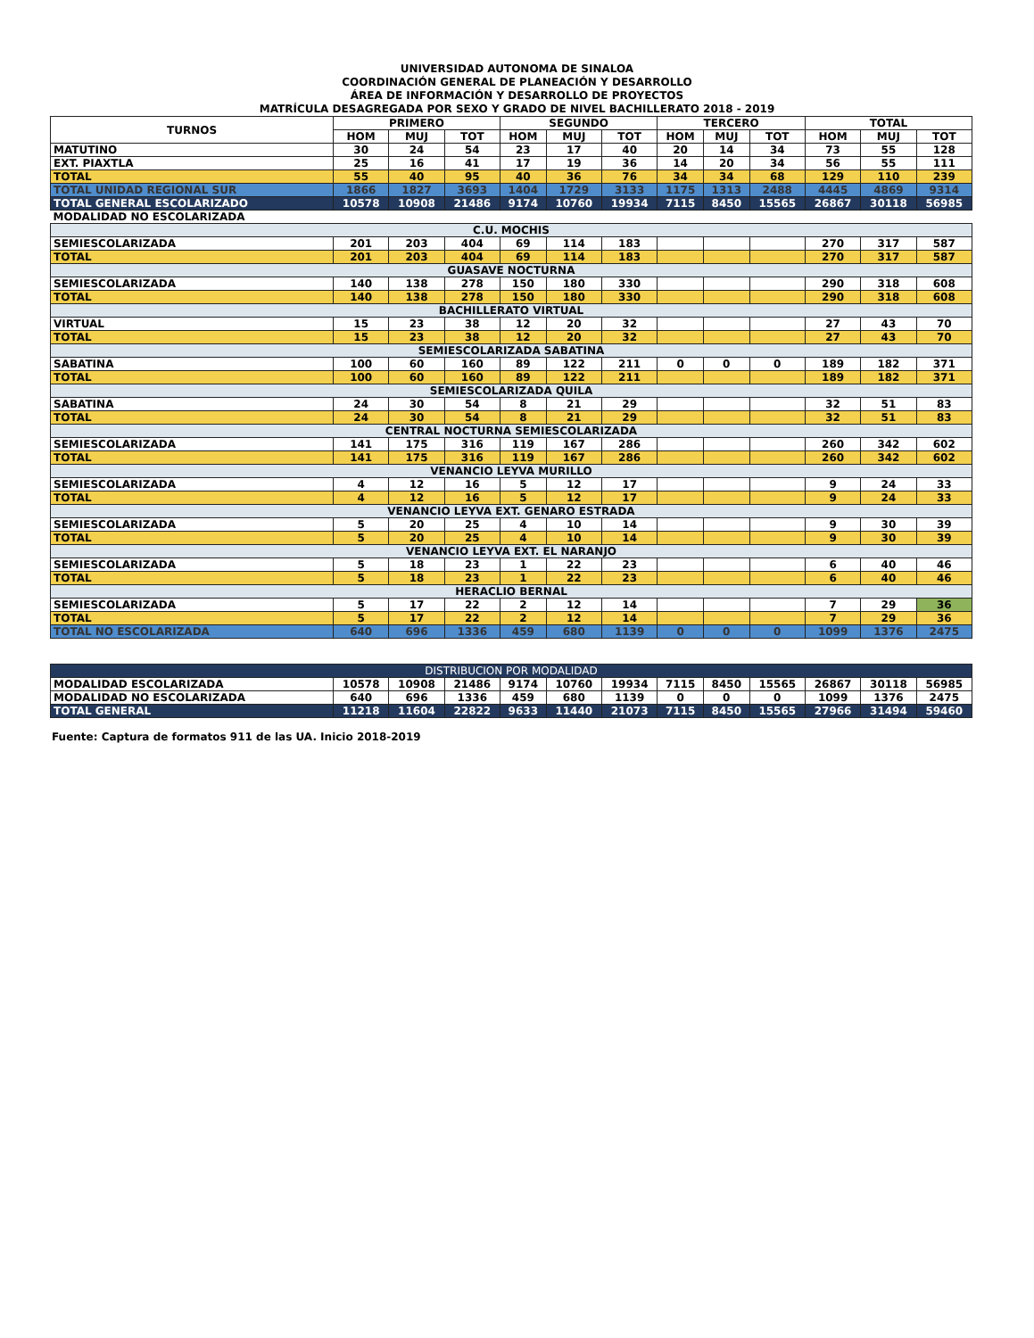UNIVERSIDAD AUTONOMA DE SINALOA
COORDINACIÓN GENERAL DE PLANEACIÓN Y DESARROLLO
ÁREA DE INFORMACIÓN Y DESARROLLO DE PROYECTOS
MATRÍCULA DESAGREGADA POR SEXO Y GRADO DE NIVEL BACHILLERATO 2018 - 2019
| TURNOS | PRIMERO | | | SEGUNDO | | | TERCERO | | | TOTAL | | |
| --- | --- | --- | --- | --- | --- | --- | --- | --- | --- | --- | --- | --- |
| | HOM | MUJ | TOT | HOM | MUJ | TOT | HOM | MUJ | TOT | HOM | MUJ | TOT |
| MATUTINO | 30 | 24 | 54 | 23 | 17 | 40 | 20 | 14 | 34 | 73 | 55 | 128 |
| EXT. PIAXTLA | 25 | 16 | 41 | 17 | 19 | 36 | 14 | 20 | 34 | 56 | 55 | 111 |
| TOTAL | 55 | 40 | 95 | 40 | 36 | 76 | 34 | 34 | 68 | 129 | 110 | 239 |
| TOTAL UNIDAD REGIONAL SUR | 1866 | 1827 | 3693 | 1404 | 1729 | 3133 | 1175 | 1313 | 2488 | 4445 | 4869 | 9314 |
| TOTAL GENERAL ESCOLARIZADO | 10578 | 10908 | 21486 | 9174 | 10760 | 19934 | 7115 | 8450 | 15565 | 26867 | 30118 | 56985 |
| MODALIDAD NO ESCOLARIZADA | | | | | | | | | | | | |
| C.U. MOCHIS | | | | | | | | | | | | |
| SEMIESCOLARIZADA | 201 | 203 | 404 | 69 | 114 | 183 | | | | 270 | 317 | 587 |
| TOTAL | 201 | 203 | 404 | 69 | 114 | 183 | | | | 270 | 317 | 587 |
| GUASAVE NOCTURNA | | | | | | | | | | | | |
| SEMIESCOLARIZADA | 140 | 138 | 278 | 150 | 180 | 330 | | | | 290 | 318 | 608 |
| TOTAL | 140 | 138 | 278 | 150 | 180 | 330 | | | | 290 | 318 | 608 |
| BACHILLERATO VIRTUAL | | | | | | | | | | | | |
| VIRTUAL | 15 | 23 | 38 | 12 | 20 | 32 | | | | 27 | 43 | 70 |
| TOTAL | 15 | 23 | 38 | 12 | 20 | 32 | | | | 27 | 43 | 70 |
| SEMIESCOLARIZADA SABATINA | | | | | | | | | | | | |
| SABATINA | 100 | 60 | 160 | 89 | 122 | 211 | 0 | 0 | 0 | 189 | 182 | 371 |
| TOTAL | 100 | 60 | 160 | 89 | 122 | 211 | | | | 189 | 182 | 371 |
| SEMIESCOLARIZADA QUILA | | | | | | | | | | | | |
| SABATINA | 24 | 30 | 54 | 8 | 21 | 29 | | | | 32 | 51 | 83 |
| TOTAL | 24 | 30 | 54 | 8 | 21 | 29 | | | | 32 | 51 | 83 |
| CENTRAL NOCTURNA SEMIESCOLARIZADA | | | | | | | | | | | | |
| SEMIESCOLARIZADA | 141 | 175 | 316 | 119 | 167 | 286 | | | | 260 | 342 | 602 |
| TOTAL | 141 | 175 | 316 | 119 | 167 | 286 | | | | 260 | 342 | 602 |
| VENANCIO LEYVA MURILLO | | | | | | | | | | | | |
| SEMIESCOLARIZADA | 4 | 12 | 16 | 5 | 12 | 17 | | | | 9 | 24 | 33 |
| TOTAL | 4 | 12 | 16 | 5 | 12 | 17 | | | | 9 | 24 | 33 |
| VENANCIO LEYVA EXT. GENARO ESTRADA | | | | | | | | | | | | |
| SEMIESCOLARIZADA | 5 | 20 | 25 | 4 | 10 | 14 | | | | 9 | 30 | 39 |
| TOTAL | 5 | 20 | 25 | 4 | 10 | 14 | | | | 9 | 30 | 39 |
| VENANCIO LEYVA EXT. EL NARANJO | | | | | | | | | | | | |
| SEMIESCOLARIZADA | 5 | 18 | 23 | 1 | 22 | 23 | | | | 6 | 40 | 46 |
| TOTAL | 5 | 18 | 23 | 1 | 22 | 23 | | | | 6 | 40 | 46 |
| HERACLIO BERNAL | | | | | | | | | | | | |
| SEMIESCOLARIZADA | 5 | 17 | 22 | 2 | 12 | 14 | | | | 7 | 29 | 36 |
| TOTAL | 5 | 17 | 22 | 2 | 12 | 14 | | | | 7 | 29 | 36 |
| TOTAL NO ESCOLARIZADA | 640 | 696 | 1336 | 459 | 680 | 1139 | 0 | 0 | 0 | 1099 | 1376 | 2475 |
| DISTRIBUCION POR MODALIDAD | | | | | | | | | | | | |
| MODALIDAD ESCOLARIZADA | 10578 | 10908 | 21486 | 9174 | 10760 | 19934 | 7115 | 8450 | 15565 | 26867 | 30118 | 56985 |
| MODALIDAD NO ESCOLARIZADA | 640 | 696 | 1336 | 459 | 680 | 1139 | 0 | 0 | 0 | 1099 | 1376 | 2475 |
| TOTAL GENERAL | 11218 | 11604 | 22822 | 9633 | 11440 | 21073 | 7115 | 8450 | 15565 | 27966 | 31494 | 59460 |
Fuente: Captura de formatos 911 de las UA. Inicio 2018-2019